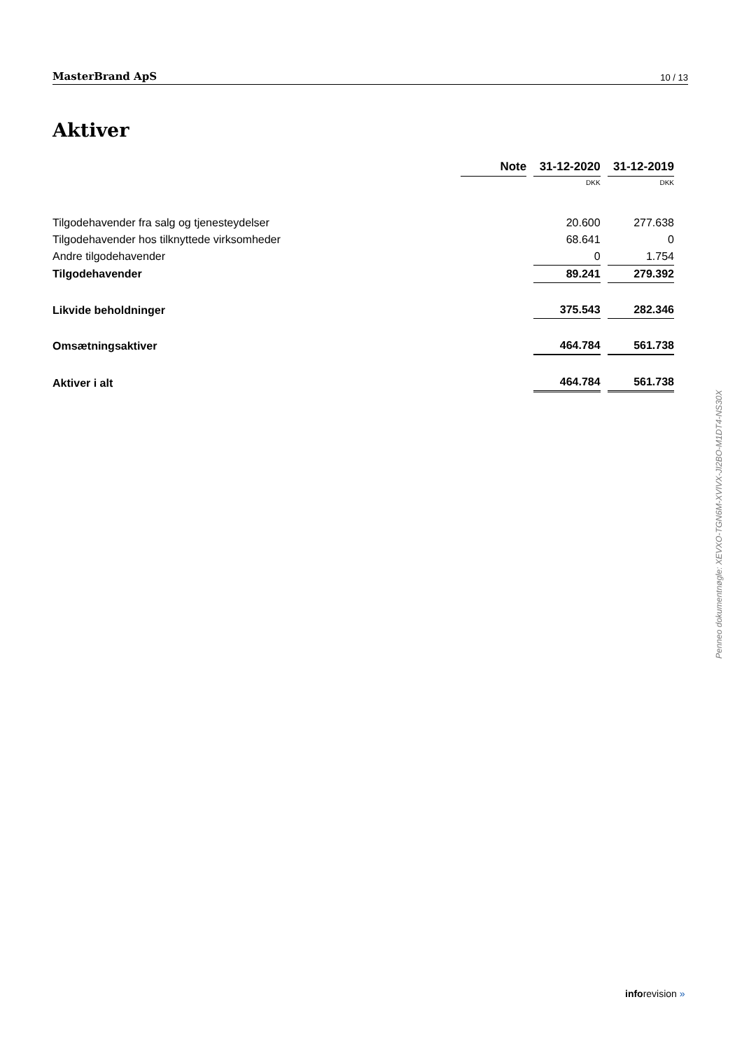MasterBrand ApS 10 / 13
Aktiver
| | Note | 31-12-2020 | 31-12-2019 |
| | | DKK | DKK |
| Tilgodehavender fra salg og tjenesteydelser | | 20.600 | 277.638 |
| Tilgodehavender hos tilknyttede virksomheder | | 68.641 | 0 |
| Andre tilgodehavender | | 0 | 1.754 |
| Tilgodehavender | | 89.241 | 279.392 |
| Likvide beholdninger | | 375.543 | 282.346 |
| Omsætningsaktiver | | 464.784 | 561.738 |
| Aktiver i alt | | 464.784 | 561.738 |
Penneo dokumentnøgle: XEVXO-TGN6M-XVIVX-JI2BO-M1DT4-NS30X
inforevision »